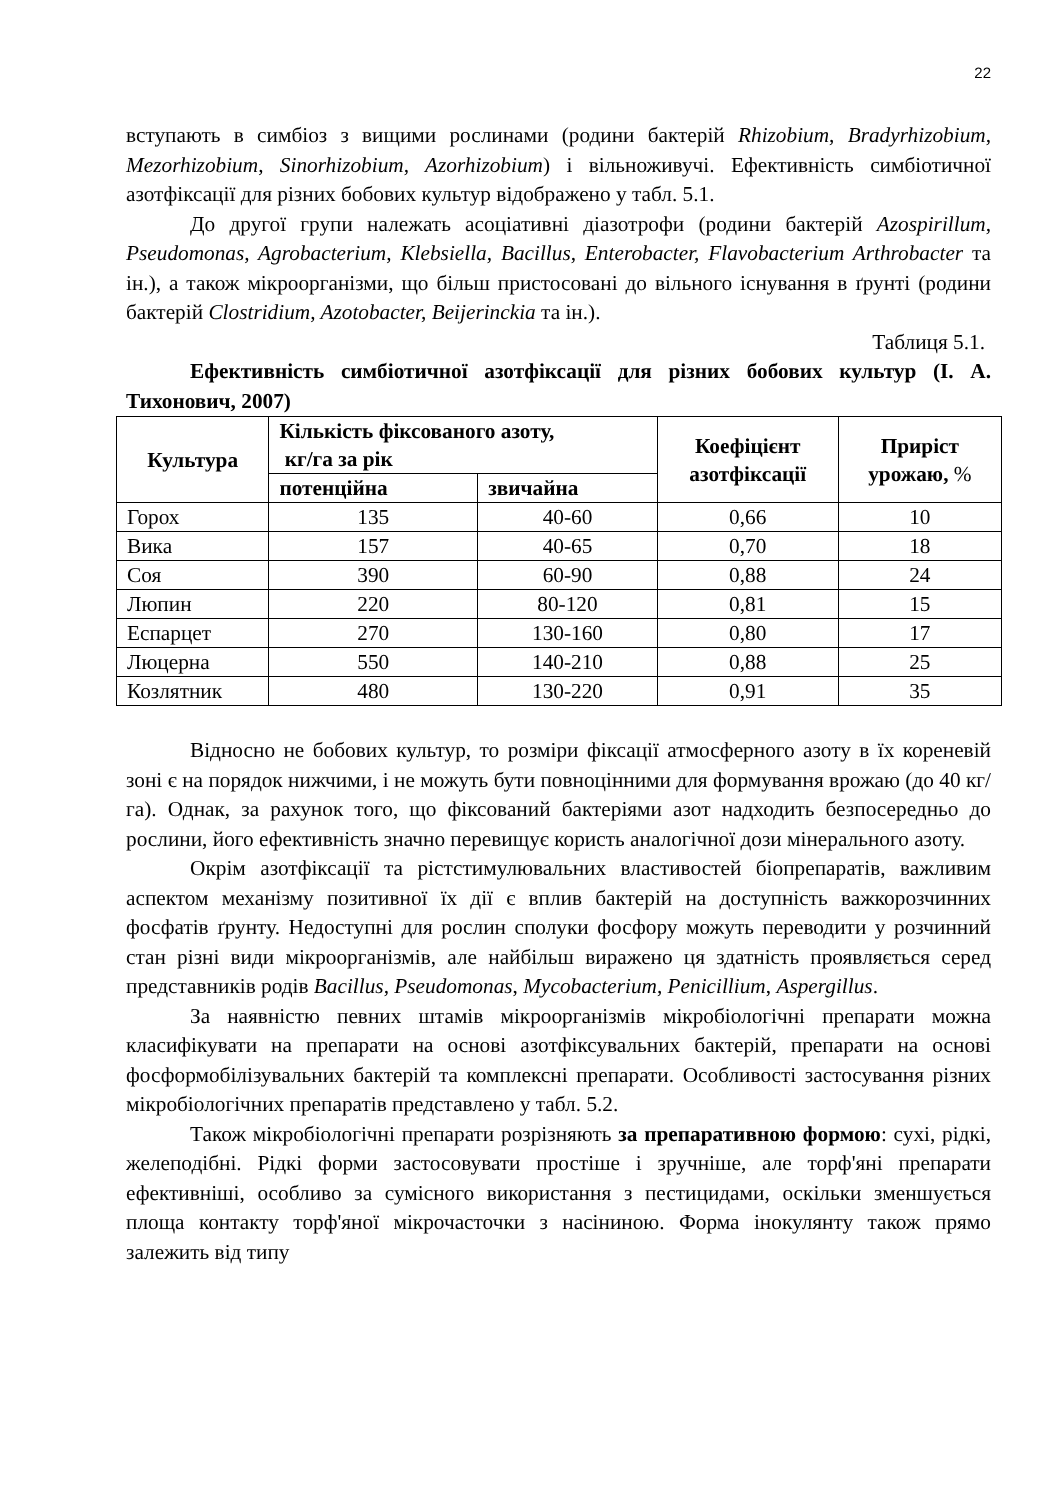22
вступають в симбіоз з вищими рослинами (родини бактерій Rhizobium, Bradyrhizobium, Mezorhizobium, Sinorhizobium, Azorhizobium) і вільноживучі. Ефективність симбіотичної азотфіксації для різних бобових культур відображено у табл. 5.1.
До другої групи належать асоціативні діазотрофи (родини бактерій Azospirillum, Pseudomonas, Agrobacterium, Klebsiella, Bacillus, Enterobacter, Flavobacterium Arthrobacter та ін.), а також мікроорганізми, що більш пристосовані до вільного існування в ґрунті (родини бактерій Clostridium, Azotobacter, Beijerinckia та ін.).
Таблиця 5.1.
Ефективність симбіотичної азотфіксації для різних бобових культур (І. А. Тихонович, 2007)
| Культура | Кількість фіксованого азоту, кг/га за рік | | Коефіцієнт азотфіксації | Приріст урожаю, % |
| --- | --- | --- | --- | --- |
| | потенційна | звичайна | | |
| Горох | 135 | 40-60 | 0,66 | 10 |
| Вика | 157 | 40-65 | 0,70 | 18 |
| Соя | 390 | 60-90 | 0,88 | 24 |
| Люпин | 220 | 80-120 | 0,81 | 15 |
| Еспарцет | 270 | 130-160 | 0,80 | 17 |
| Люцерна | 550 | 140-210 | 0,88 | 25 |
| Козлятник | 480 | 130-220 | 0,91 | 35 |
Відносно не бобових культур, то розміри фіксації атмосферного азоту в їх кореневій зоні є на порядок нижчими, і не можуть бути повноцінними для формування врожаю (до 40 кг/га). Однак, за рахунок того, що фіксований бактеріями азот надходить безпосередньо до рослини, його ефективність значно перевищує користь аналогічної дози мінерального азоту.
Окрім азотфіксації та рістстимулювальних властивостей біопрепаратів, важливим аспектом механізму позитивної їх дії є вплив бактерій на доступність важкорозчинних фосфатів ґрунту. Недоступні для рослин сполуки фосфору можуть переводити у розчинний стан різні види мікроорганізмів, але найбільш виражено ця здатність проявляється серед представників родів Bacillus, Pseudomonas, Mycobacterium, Penicillium, Aspergillus.
За наявністю певних штамів мікроорганізмів мікробіологічні препарати можна класифікувати на препарати на основі азотфіксувальних бактерій, препарати на основі фосформобілізувальних бактерій та комплексні препарати. Особливості застосування різних мікробіологічних препаратів представлено у табл. 5.2.
Також мікробіологічні препарати розрізняють за препаративною формою: сухі, рідкі, желеподібні. Рідкі форми застосовувати простіше і зручніше, але торф'яні препарати ефективніші, особливо за сумісного використання з пестицидами, оскільки зменшується площа контакту торф'яної мікрочасточки з насіниною. Форма інокулянту також прямо залежить від типу